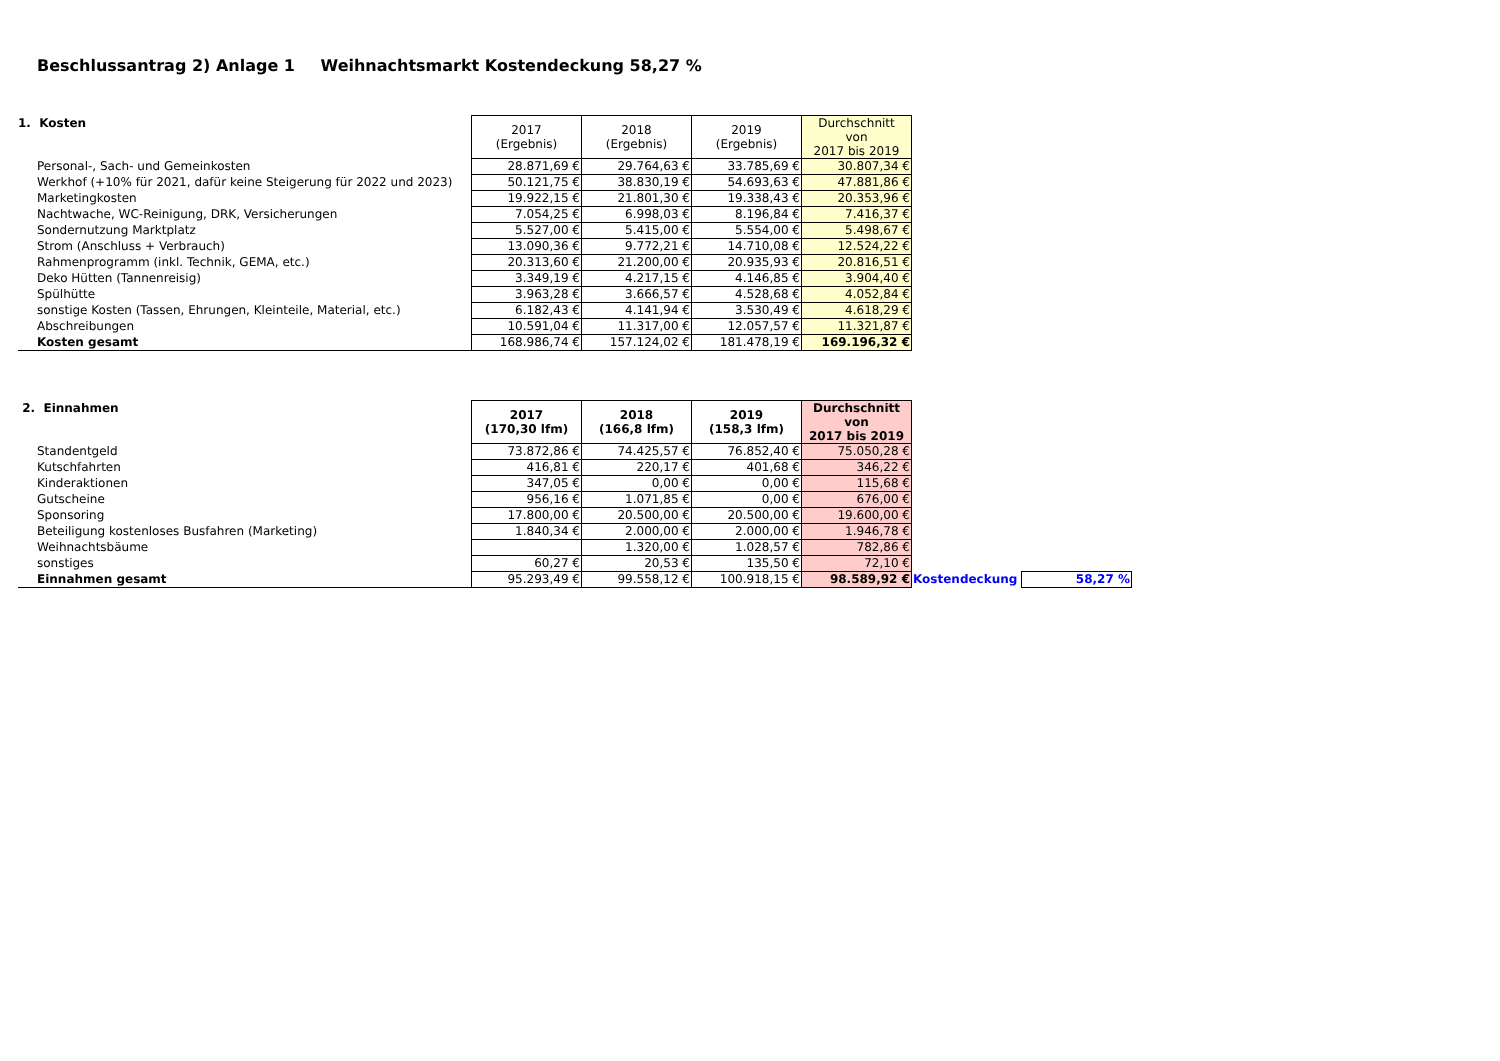Beschlussantrag 2) Anlage 1 Weihnachtsmarkt Kostendeckung 58,27 %
| 1. Kosten | 2017 (Ergebnis) | 2018 (Ergebnis) | 2019 (Ergebnis) | Durchschnitt von 2017 bis 2019 |
| --- | --- | --- | --- | --- |
| Personal-, Sach- und Gemeinkosten | 28.871,69 € | 29.764,63 € | 33.785,69 € | 30.807,34 € |
| Werkhof (+10% für 2021, dafür keine Steigerung für 2022 und 2023) | 50.121,75 € | 38.830,19 € | 54.693,63 € | 47.881,86 € |
| Marketingkosten | 19.922,15 € | 21.801,30 € | 19.338,43 € | 20.353,96 € |
| Nachtwache, WC-Reinigung, DRK, Versicherungen | 7.054,25 € | 6.998,03 € | 8.196,84 € | 7.416,37 € |
| Sondernutzung Marktplatz | 5.527,00 € | 5.415,00 € | 5.554,00 € | 5.498,67 € |
| Strom (Anschluss + Verbrauch) | 13.090,36 € | 9.772,21 € | 14.710,08 € | 12.524,22 € |
| Rahmenprogramm (inkl. Technik, GEMA, etc.) | 20.313,60 € | 21.200,00 € | 20.935,93 € | 20.816,51 € |
| Deko Hütten (Tannenreisig) | 3.349,19 € | 4.217,15 € | 4.146,85 € | 3.904,40 € |
| Spülhütte | 3.963,28 € | 3.666,57 € | 4.528,68 € | 4.052,84 € |
| sonstige Kosten (Tassen, Ehrungen, Kleinteile, Material, etc.) | 6.182,43 € | 4.141,94 € | 3.530,49 € | 4.618,29 € |
| Abschreibungen | 10.591,04 € | 11.317,00 € | 12.057,57 € | 11.321,87 € |
| Kosten gesamt | 168.986,74 € | 157.124,02 € | 181.478,19 € | 169.196,32 € |
| 2. Einnahmen | 2017 (170,30 lfm) | 2018 (166,8 lfm) | 2019 (158,3 lfm) | Durchschnitt von 2017 bis 2019 | | |
| --- | --- | --- | --- | --- | --- | --- |
| Standentgeld | 73.872,86 € | 74.425,57 € | 76.852,40 € | 75.050,28 € | | |
| Kutschfahrten | 416,81 € | 220,17 € | 401,68 € | 346,22 € | | |
| Kinderaktionen | 347,05 € | 0,00 € | 0,00 € | 115,68 € | | |
| Gutscheine | 956,16 € | 1.071,85 € | 0,00 € | 676,00 € | | |
| Sponsoring | 17.800,00 € | 20.500,00 € | 20.500,00 € | 19.600,00 € | | |
| Beteiligung kostenloses Busfahren (Marketing) | 1.840,34 € | 2.000,00 € | 2.000,00 € | 1.946,78 € | | |
| Weihnachtsbäume | | 1.320,00 € | 1.028,57 € | 782,86 € | | |
| sonstiges | 60,27 € | 20,53 € | 135,50 € | 72,10 € | | |
| Einnahmen gesamt | 95.293,49 € | 99.558,12 € | 100.918,15 € | 98.589,92 € | Kostendeckung | 58,27 % |